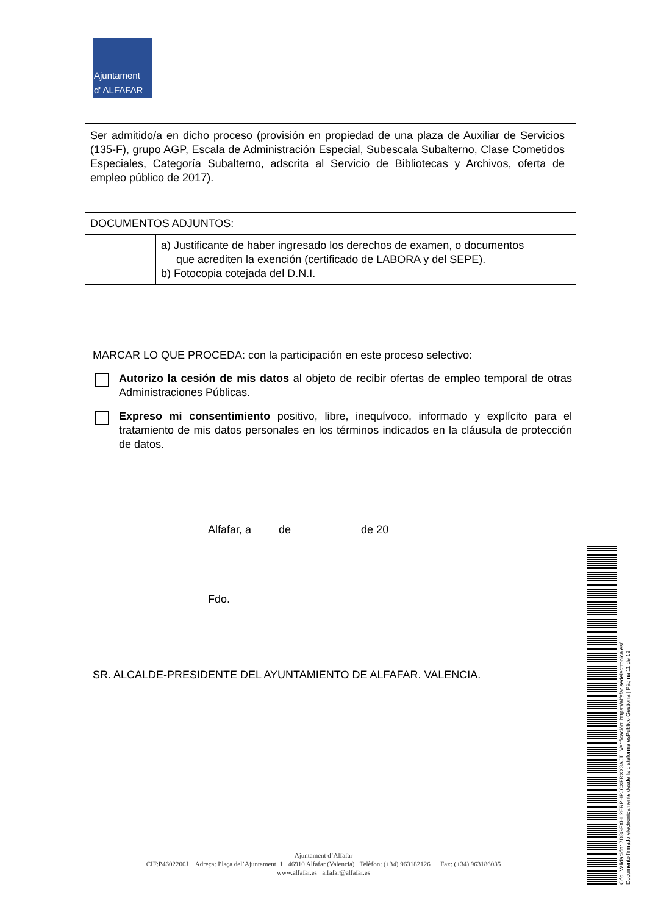Ajuntament
d' ALFAFAR
Ser admitido/a en dicho proceso (provisión en propiedad de una plaza de Auxiliar de Servicios (135-F), grupo AGP, Escala de Administración Especial, Subescala Subalterno, Clase Cometidos Especiales, Categoría Subalterno, adscrita al Servicio de Bibliotecas y Archivos, oferta de empleo público de 2017).
| DOCUMENTOS ADJUNTOS: | |
| --- | --- |
| | a) Justificante de haber ingresado los derechos de examen, o documentos que acrediten la exención (certificado de LABORA y del SEPE). b) Fotocopia cotejada del D.N.I. |
MARCAR LO QUE PROCEDA: con la participación en este proceso selectivo:
Autorizo la cesión de mis datos al objeto de recibir ofertas de empleo temporal de otras Administraciones Públicas.
Expreso mi consentimiento positivo, libre, inequívoco, informado y explícito para el tratamiento de mis datos personales en los términos indicados en la cláusula de protección de datos.
Alfafar, a de de 20
Fdo.
SR. ALCALDE-PRESIDENTE DEL AYUNTAMIENTO DE ALFAFAR. VALENCIA.
Ajuntament d’Alfafar
CIF:P4602200J Adreça: Plaça del’Ajuntament, 1 46910 Alfafar (Valencia) Telèfon: (+34) 963182126 Fax: (+34) 963186035
www.alfafar.es alfafar@alfafar.es
Cód. Validación: 7D3GFXHL2ERPHPJCXFRXX3AJT | Verificación: https://alfafar.sedelectronica.es/
Documento firmado electrónicamente desde la plataforma esPublico Gestiona | Página 11 de 12